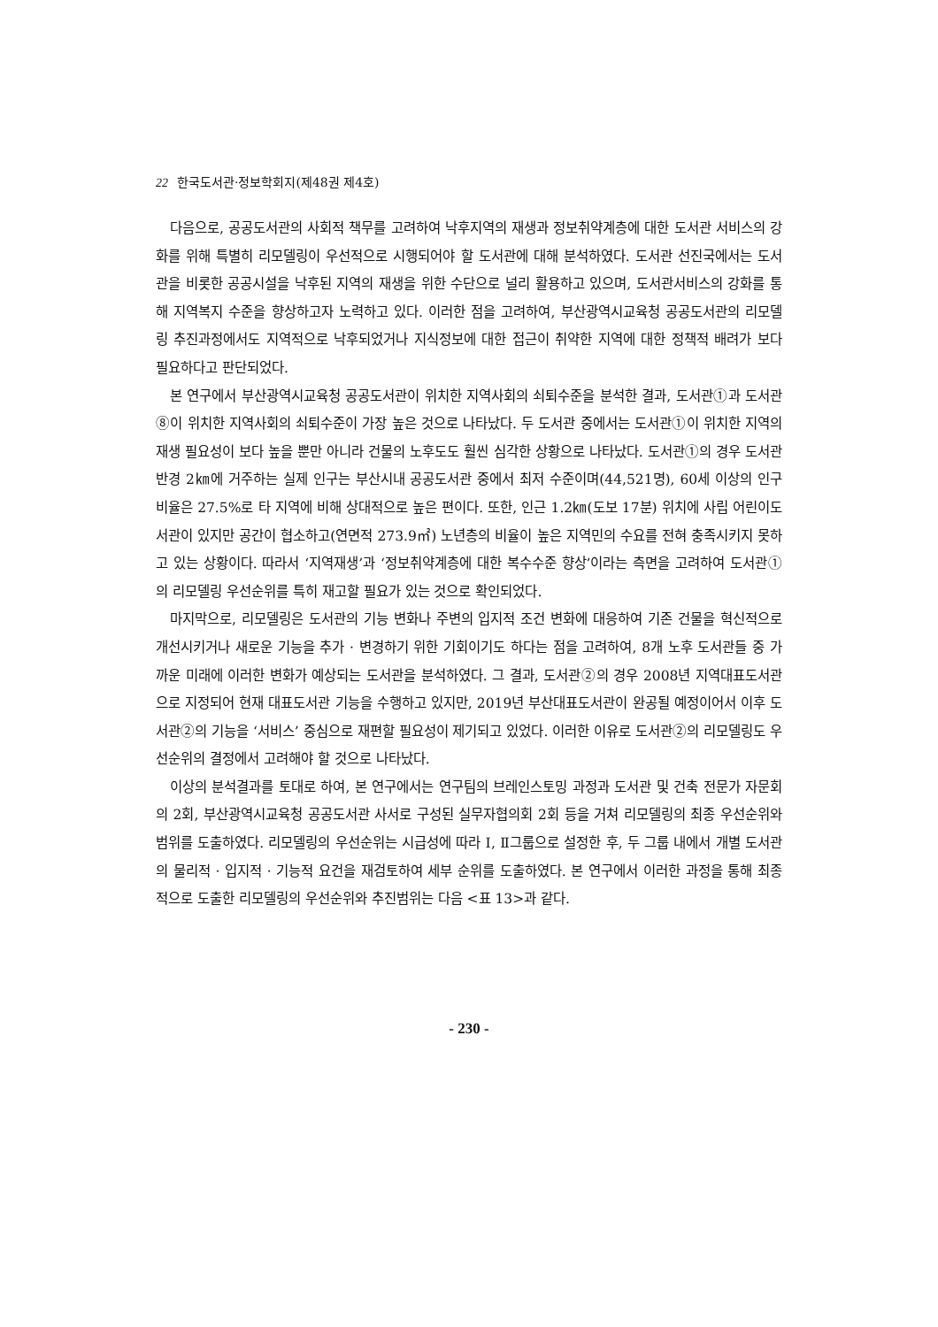22 한국도서관·정보학회지(제48권 제4호)
다음으로, 공공도서관의 사회적 책무를 고려하여 낙후지역의 재생과 정보취약계층에 대한 도서관 서비스의 강화를 위해 특별히 리모델링이 우선적으로 시행되어야 할 도서관에 대해 분석하였다. 도서관 선진국에서는 도서관을 비롯한 공공시설을 낙후된 지역의 재생을 위한 수단으로 널리 활용하고 있으며, 도서관서비스의 강화를 통해 지역복지 수준을 향상하고자 노력하고 있다. 이러한 점을 고려하여, 부산광역시교육청 공공도서관의 리모델링 추진과정에서도 지역적으로 낙후되었거나 지식정보에 대한 접근이 취약한 지역에 대한 정책적 배려가 보다 필요하다고 판단되었다.
본 연구에서 부산광역시교육청 공공도서관이 위치한 지역사회의 쇠퇴수준을 분석한 결과, 도서관①과 도서관⑧이 위치한 지역사회의 쇠퇴수준이 가장 높은 것으로 나타났다. 두 도서관 중에서는 도서관①이 위치한 지역의 재생 필요성이 보다 높을 뿐만 아니라 건물의 노후도도 훨씬 심각한 상황으로 나타났다. 도서관①의 경우 도서관 반경 2㎞에 거주하는 실제 인구는 부산시내 공공도서관 중에서 최저 수준이며(44,521명), 60세 이상의 인구 비율은 27.5%로 타 지역에 비해 상대적으로 높은 편이다. 또한, 인근 1.2㎞(도보 17분) 위치에 사립 어린이도서관이 있지만 공간이 협소하고(연면적 273.9㎡) 노년층의 비율이 높은 지역민의 수요를 전혀 충족시키지 못하고 있는 상황이다. 따라서 ‘지역재생’과 ‘정보취약계층에 대한 복수수준 향상’이라는 측면을 고려하여 도서관①의 리모델링 우선순위를 특히 재고할 필요가 있는 것으로 확인되었다.
마지막으로, 리모델링은 도서관의 기능 변화나 주변의 입지적 조건 변화에 대응하여 기존 건물을 혁신적으로 개선시키거나 새로운 기능을 추가 · 변경하기 위한 기회이기도 하다는 점을 고려하여, 8개 노후 도서관들 중 가까운 미래에 이러한 변화가 예상되는 도서관을 분석하였다. 그 결과, 도서관②의 경우 2008년 지역대표도서관으로 지정되어 현재 대표도서관 기능을 수행하고 있지만, 2019년 부산대표도서관이 완공될 예정이어서 이후 도서관②의 기능을 ‘서비스’ 중심으로 재편할 필요성이 제기되고 있었다. 이러한 이유로 도서관②의 리모델링도 우선순위의 결정에서 고려해야 할 것으로 나타났다.
이상의 분석결과를 토대로 하여, 본 연구에서는 연구팀의 브레인스토밍 과정과 도서관 및 건축 전문가 자문회의 2회, 부산광역시교육청 공공도서관 사서로 구성된 실무자협의회 2회 등을 거쳐 리모델링의 최종 우선순위와 범위를 도출하였다. 리모델링의 우선순위는 시급성에 따라 Ⅰ, Ⅱ그룹으로 설정한 후, 두 그룹 내에서 개별 도서관의 물리적 · 입지적 · 기능적 요건을 재검토하여 세부 순위를 도출하였다. 본 연구에서 이러한 과정을 통해 최종적으로 도출한 리모델링의 우선순위와 추진범위는 다음 <표 13>과 같다.
- 230 -